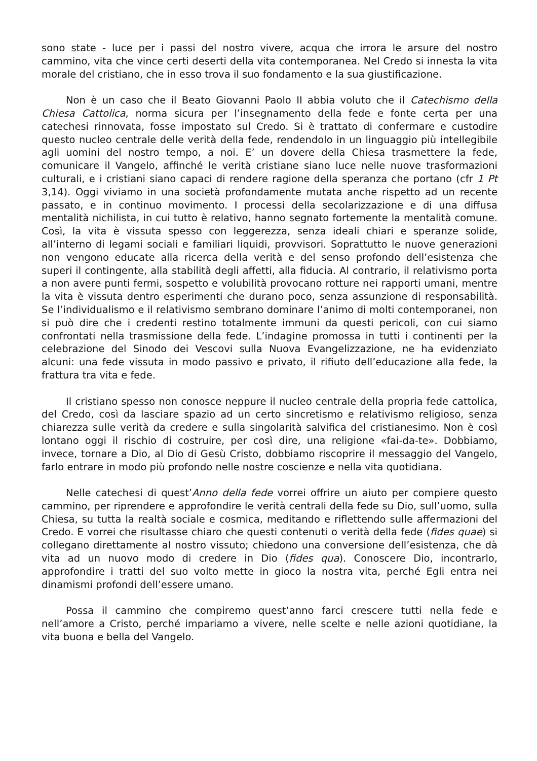sono state - luce per i passi del nostro vivere, acqua che irrora le arsure del nostro cammino, vita che vince certi deserti della vita contemporanea. Nel Credo si innesta la vita morale del cristiano, che in esso trova il suo fondamento e la sua giustificazione.
Non è un caso che il Beato Giovanni Paolo II abbia voluto che il Catechismo della Chiesa Cattolica, norma sicura per l’insegnamento della fede e fonte certa per una catechesi rinnovata, fosse impostato sul Credo. Si è trattato di confermare e custodire questo nucleo centrale delle verità della fede, rendendolo in un linguaggio più intellegibile agli uomini del nostro tempo, a noi. E’ un dovere della Chiesa trasmettere la fede, comunicare il Vangelo, affinché le verità cristiane siano luce nelle nuove trasformazioni culturali, e i cristiani siano capaci di rendere ragione della speranza che portano (cfr 1 Pt 3,14). Oggi viviamo in una società profondamente mutata anche rispetto ad un recente passato, e in continuo movimento. I processi della secolarizzazione e di una diffusa mentalità nichilista, in cui tutto è relativo, hanno segnato fortemente la mentalità comune. Così, la vita è vissuta spesso con leggerezza, senza ideali chiari e speranze solide, all’interno di legami sociali e familiari liquidi, provvisori. Soprattutto le nuove generazioni non vengono educate alla ricerca della verità e del senso profondo dell’esistenza che superi il contingente, alla stabilità degli affetti, alla fiducia. Al contrario, il relativismo porta a non avere punti fermi, sospetto e volubilità provocano rotture nei rapporti umani, mentre la vita è vissuta dentro esperimenti che durano poco, senza assunzione di responsabilità. Se l’individualismo e il relativismo sembrano dominare l’animo di molti contemporanei, non si può dire che i credenti restino totalmente immuni da questi pericoli, con cui siamo confrontati nella trasmissione della fede. L’indagine promossa in tutti i continenti per la celebrazione del Sinodo dei Vescovi sulla Nuova Evangelizzazione, ne ha evidenziato alcuni: una fede vissuta in modo passivo e privato, il rifiuto dell’educazione alla fede, la frattura tra vita e fede.
Il cristiano spesso non conosce neppure il nucleo centrale della propria fede cattolica, del Credo, così da lasciare spazio ad un certo sincretismo e relativismo religioso, senza chiarezza sulle verità da credere e sulla singolarità salvifica del cristianesimo. Non è così lontano oggi il rischio di costruire, per così dire, una religione «fai-da-te». Dobbiamo, invece, tornare a Dio, al Dio di Gesù Cristo, dobbiamo riscoprire il messaggio del Vangelo, farlo entrare in modo più profondo nelle nostre coscienze e nella vita quotidiana.
Nelle catechesi di quest’Anno della fede vorrei offrire un aiuto per compiere questo cammino, per riprendere e approfondire le verità centrali della fede su Dio, sull’uomo, sulla Chiesa, su tutta la realtà sociale e cosmica, meditando e riflettendo sulle affermazioni del Credo. E vorrei che risultasse chiaro che questi contenuti o verità della fede (fides quae) si collegano direttamente al nostro vissuto; chiedono una conversione dell’esistenza, che dà vita ad un nuovo modo di credere in Dio (fides qua). Conoscere Dio, incontrarlo, approfondire i tratti del suo volto mette in gioco la nostra vita, perché Egli entra nei dinamismi profondi dell’essere umano.
Possa il cammino che compiremo quest’anno farci crescere tutti nella fede e nell’amore a Cristo, perché impariamo a vivere, nelle scelte e nelle azioni quotidiane, la vita buona e bella del Vangelo.